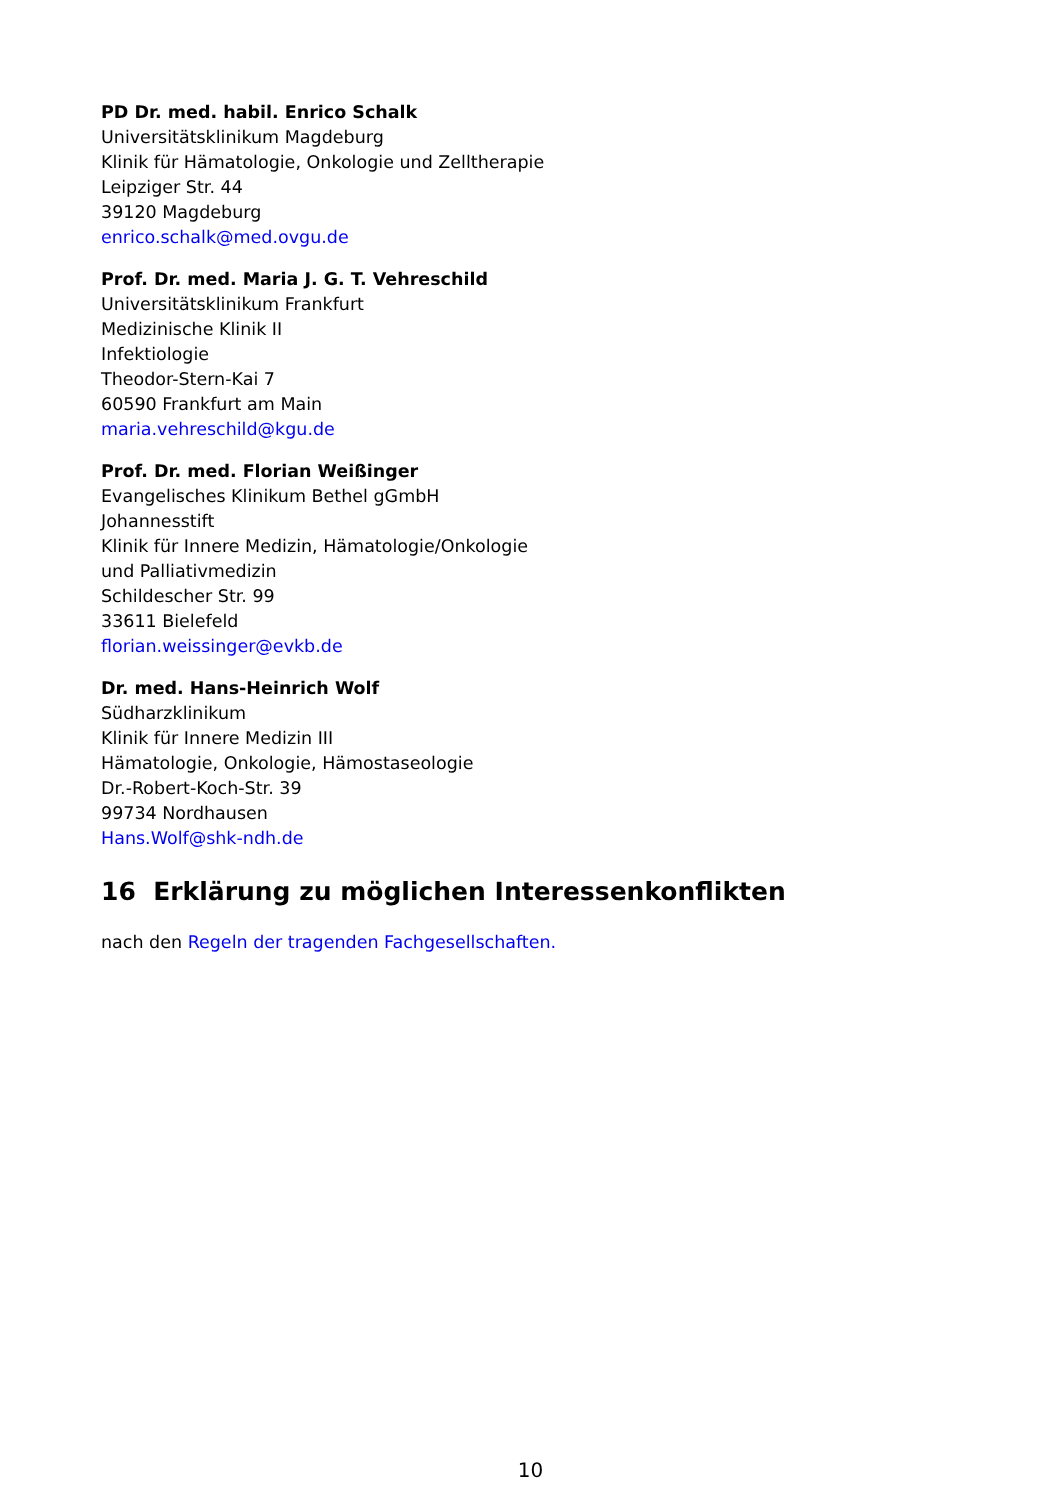PD Dr. med. habil. Enrico Schalk
Universitätsklinikum Magdeburg
Klinik für Hämatologie, Onkologie und Zelltherapie
Leipziger Str. 44
39120 Magdeburg
enrico.schalk@med.ovgu.de
Prof. Dr. med. Maria J. G. T. Vehreschild
Universitätsklinikum Frankfurt
Medizinische Klinik II
Infektiologie
Theodor-Stern-Kai 7
60590 Frankfurt am Main
maria.vehreschild@kgu.de
Prof. Dr. med. Florian Weißinger
Evangelisches Klinikum Bethel gGmbH
Johannesstift
Klinik für Innere Medizin, Hämatologie/Onkologie
und Palliativmedizin
Schildescher Str. 99
33611 Bielefeld
florian.weissinger@evkb.de
Dr. med. Hans-Heinrich Wolf
Südharzklinikum
Klinik für Innere Medizin III
Hämatologie, Onkologie, Hämostaseologie
Dr.-Robert-Koch-Str. 39
99734 Nordhausen
Hans.Wolf@shk-ndh.de
16 Erklärung zu möglichen Interessenkonflikten
nach den Regeln der tragenden Fachgesellschaften.
10